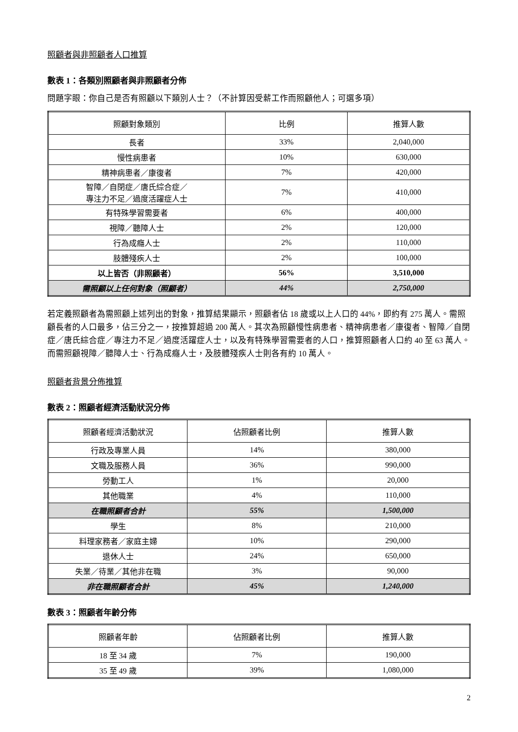照顧者與非照顧者人口推算
數表 1：各類別照顧者與非照顧者分佈
問題字眼：你自己是否有照顧以下類別人士？（不計算因受薪工作而照顧他人；可選多項）
| 照顧對象類別 | 比例 | 推算人數 |
| --- | --- | --- |
| 長者 | 33% | 2,040,000 |
| 慢性病患者 | 10% | 630,000 |
| 精神病患者／康復者 | 7% | 420,000 |
| 智障／自閉症／唐氏綜合症／ 專注力不足／過度活躍症人士 | 7% | 410,000 |
| 有特殊學習需要者 | 6% | 400,000 |
| 視障／聽障人士 | 2% | 120,000 |
| 行為成癮人士 | 2% | 110,000 |
| 肢體殘疾人士 | 2% | 100,000 |
| 以上皆否（非照顧者） | 56% | 3,510,000 |
| 需照顧以上任何對象（照顧者） | 44% | 2,750,000 |
若定義照顧者為需照顧上述列出的對象，推算結果顯示，照顧者佔 18 歲或以上人口的 44%，即約有 275 萬人。需照顧長者的人口最多，佔三分之一，按推算超過 200 萬人。其次為照顧慢性病患者、精神病患者／康復者、智障／自閉症／唐氏綜合症／專注力不足／過度活躍症人士，以及有特殊學習需要者的人口，推算照顧者人口約 40 至 63 萬人。而需照顧視障／聽障人士、行為成癮人士，及肢體殘疾人士則各有約 10 萬人。
照顧者背景分佈推算
數表 2：照顧者經濟活動狀況分佈
| 照顧者經濟活動狀況 | 佔照顧者比例 | 推算人數 |
| --- | --- | --- |
| 行政及專業人員 | 14% | 380,000 |
| 文職及服務人員 | 36% | 990,000 |
| 勞動工人 | 1% | 20,000 |
| 其他職業 | 4% | 110,000 |
| 在職照顧者合計 | 55% | 1,500,000 |
| 學生 | 8% | 210,000 |
| 料理家務者／家庭主婦 | 10% | 290,000 |
| 退休人士 | 24% | 650,000 |
| 失業／待業／其他非在職 | 3% | 90,000 |
| 非在職照顧者合計 | 45% | 1,240,000 |
數表 3：照顧者年齡分佈
| 照顧者年齡 | 佔照顧者比例 | 推算人數 |
| --- | --- | --- |
| 18 至 34 歲 | 7% | 190,000 |
| 35 至 49 歲 | 39% | 1,080,000 |
2